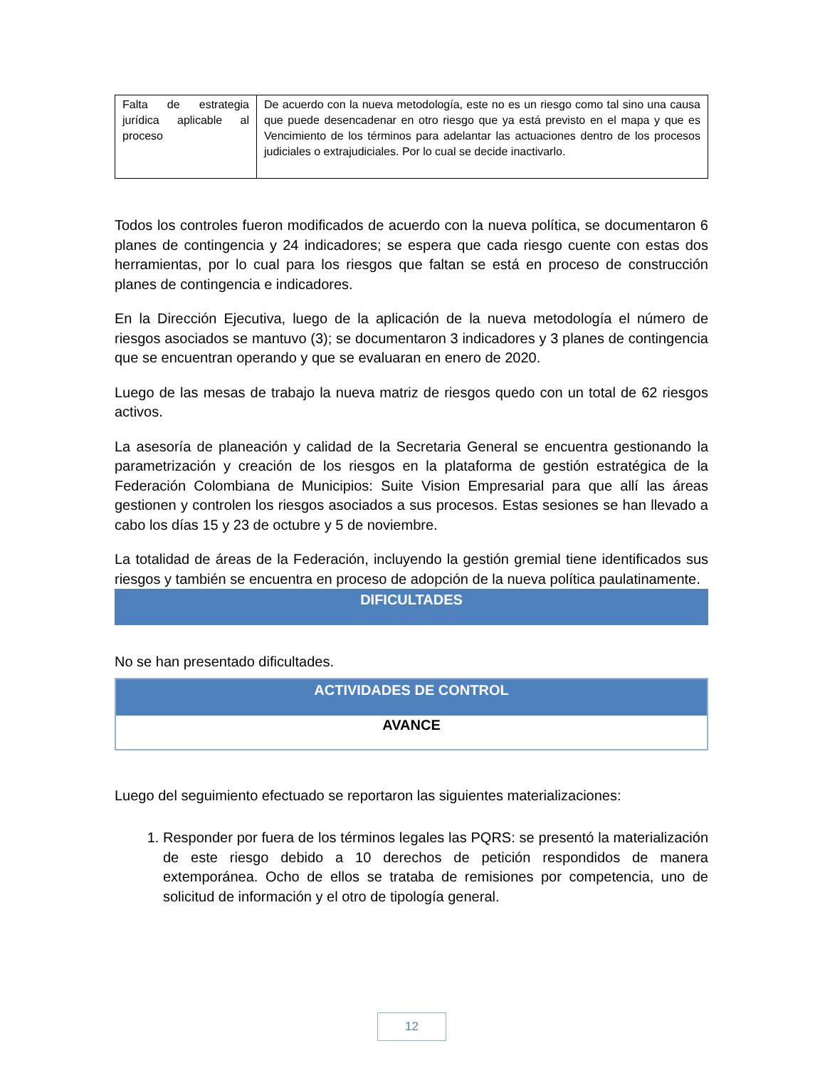| Falta de estrategia jurídica aplicable al proceso | De acuerdo con la nueva metodología, este no es un riesgo como tal sino una causa que puede desencadenar en otro riesgo que ya está previsto en el mapa y que es Vencimiento de los términos para adelantar las actuaciones dentro de los procesos judiciales o extrajudiciales. Por lo cual se decide inactivarlo. |
Todos los controles fueron modificados de acuerdo con la nueva política, se documentaron 6 planes de contingencia y 24 indicadores; se espera que cada riesgo cuente con estas dos herramientas, por lo cual para los riesgos que faltan se está en proceso de construcción planes de contingencia e indicadores.
En la Dirección Ejecutiva, luego de la aplicación de la nueva metodología el número de riesgos asociados se mantuvo (3); se documentaron 3 indicadores y 3 planes de contingencia que se encuentran operando y que se evaluaran en enero de 2020.
Luego de las mesas de trabajo la nueva matriz de riesgos quedo con un total de 62 riesgos activos.
La asesoría de planeación y calidad de la Secretaria General se encuentra gestionando la parametrización y creación de los riesgos en la plataforma de gestión estratégica de la Federación Colombiana de Municipios: Suite Vision Empresarial para que allí las áreas gestionen y controlen los riesgos asociados a sus procesos. Estas sesiones se han llevado a cabo los días 15 y 23 de octubre y 5 de noviembre.
La totalidad de áreas de la Federación, incluyendo la gestión gremial tiene identificados sus riesgos y también se encuentra en proceso de adopción de la nueva política paulatinamente.
DIFICULTADES
No se han presentado dificultades.
| ACTIVIDADES DE CONTROL |
| --- |
| AVANCE |
Luego del seguimiento efectuado se reportaron las siguientes materializaciones:
1. Responder por fuera de los términos legales las PQRS: se presentó la materialización de este riesgo debido a 10 derechos de petición respondidos de manera extemporánea. Ocho de ellos se trataba de remisiones por competencia, uno de solicitud de información y el otro de tipología general.
12